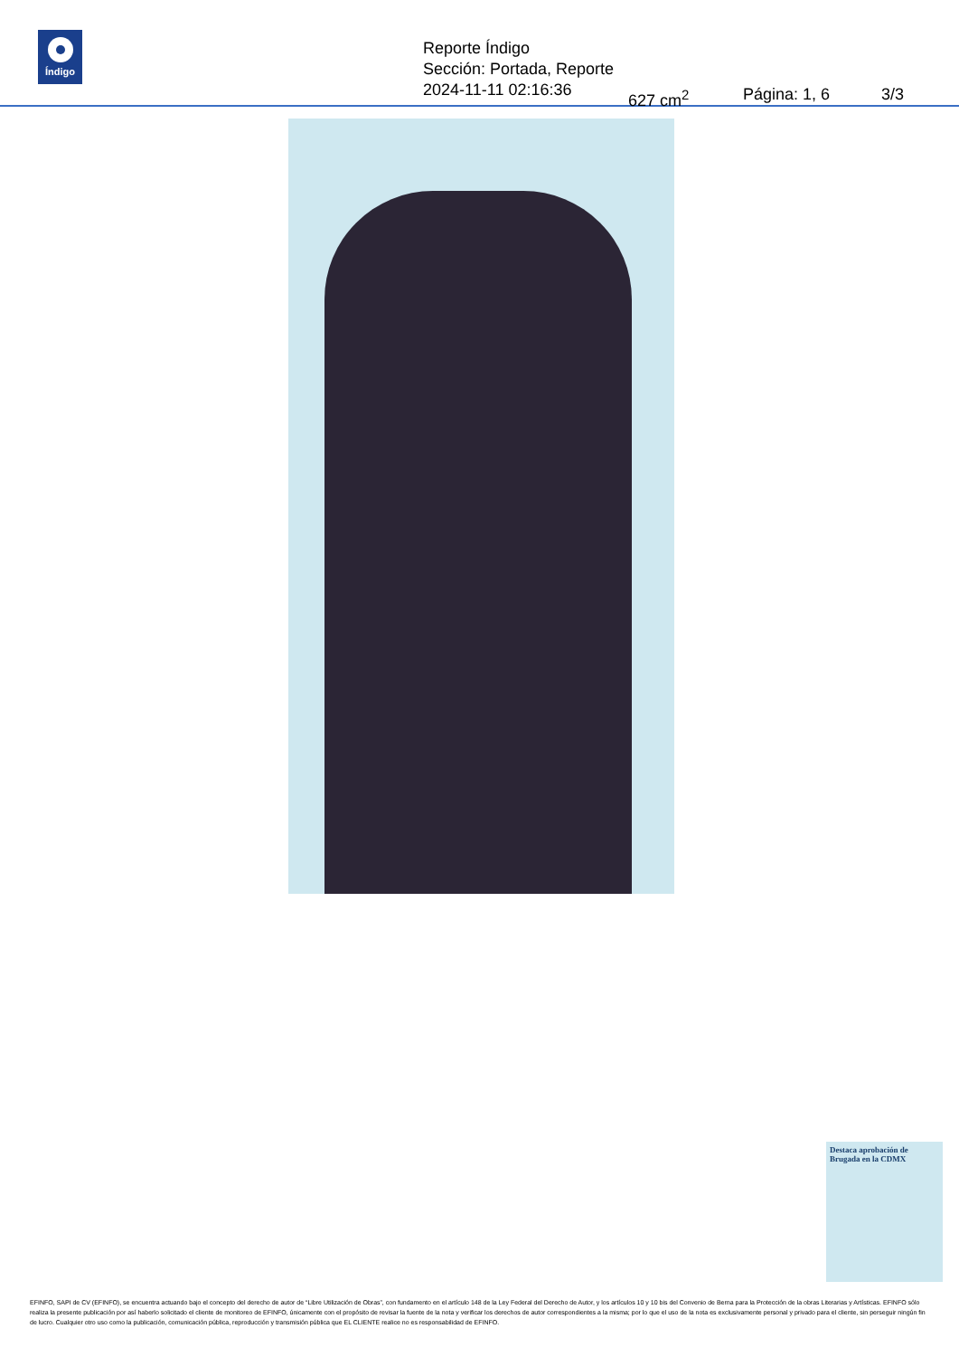Índigo
Reporte Índigo
Sección: Portada, Reporte
2024-11-11 02:16:36 627 cm<sup>2</sup> Página: 1, 6 3/3
Destaca aprobación de Brugada en la CDMX
EFINFO, SAPI de CV (EFINFO), se encuentra actuando bajo el concepto del derecho de autor de “Libre Utilización de Obras”, con fundamento en el artículo 148 de la Ley Federal del Derecho de Autor, y los artículos 10 y 10 bis del Convenio de Berna para la Protección de la obras Literarias y Artísticas. EFINFO sólo realiza la presente publicación por así haberlo solicitado el cliente de monitoreo de EFINFO, únicamente con el propósito de revisar la fuente de la nota y verificar los derechos de autor correspondientes a la misma; por lo que el uso de la nota es exclusivamente personal y privado para el cliente, sin perseguir ningún fin de lucro. Cualquier otro uso como la publicación, comunicación pública, reproducción y transmisión pública que EL CLIENTE realice no es responsabilidad de EFINFO.